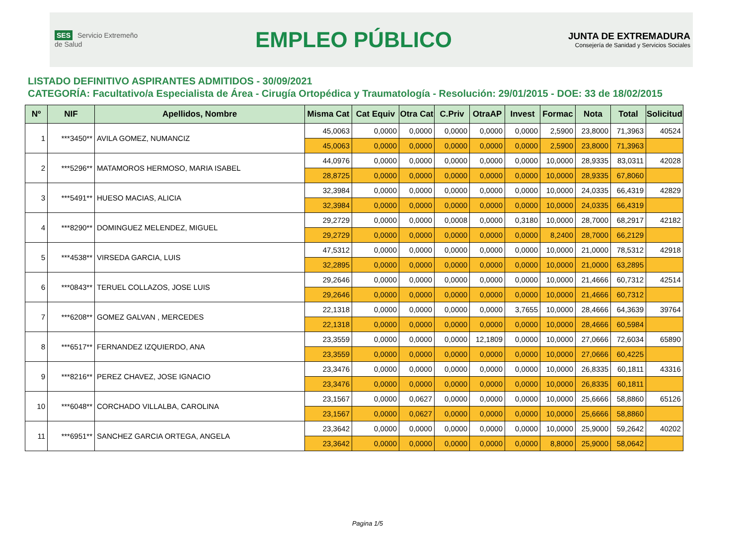SES Servicio Extremeño de Salud
EMPLEO PÚBLICO
JUNTA DE EXTREMADURA
Consejería de Sanidad y Servicios Sociales
LISTADO DEFINITIVO ASPIRANTES ADMITIDOS - 30/09/2021
CATEGORÍA: Facultativo/a Especialista de Área - Cirugía Ortopédica y Traumatología - Resolución: 29/01/2015 - DOE: 33 de 18/02/2015
| Nº | NIF | Apellidos, Nombre | Misma Cat | Cat Equiv | Otra Cat | C.Priv | OtraAP | Invest | Formac | Nota | Total | Solicitud |
| --- | --- | --- | --- | --- | --- | --- | --- | --- | --- | --- | --- | --- |
| 1 | ***3450** | AVILA GOMEZ, NUMANCIZ | 45,0063 | 0,0000 | 0,0000 | 0,0000 | 0,0000 | 0,0000 | 2,5900 | 23,8000 | 71,3963 | 40524 |
| | | | 45,0063 | 0,0000 | 0,0000 | 0,0000 | 0,0000 | 0,0000 | 2,5900 | 23,8000 | 71,3963 | |
| 2 | ***5296** | MATAMOROS HERMOSO, MARIA ISABEL | 44,0976 | 0,0000 | 0,0000 | 0,0000 | 0,0000 | 0,0000 | 10,0000 | 28,9335 | 83,0311 | 42028 |
| | | | 28,8725 | 0,0000 | 0,0000 | 0,0000 | 0,0000 | 0,0000 | 10,0000 | 28,9335 | 67,8060 | |
| 3 | ***5491** | HUESO MACIAS, ALICIA | 32,3984 | 0,0000 | 0,0000 | 0,0000 | 0,0000 | 0,0000 | 10,0000 | 24,0335 | 66,4319 | 42829 |
| | | | 32,3984 | 0,0000 | 0,0000 | 0,0000 | 0,0000 | 0,0000 | 10,0000 | 24,0335 | 66,4319 | |
| 4 | ***8290** | DOMINGUEZ MELENDEZ, MIGUEL | 29,2729 | 0,0000 | 0,0000 | 0,0008 | 0,0000 | 0,3180 | 10,0000 | 28,7000 | 68,2917 | 42182 |
| | | | 29,2729 | 0,0000 | 0,0000 | 0,0000 | 0,0000 | 0,0000 | 8,2400 | 28,7000 | 66,2129 | |
| 5 | ***4538** | VIRSEDA GARCIA, LUIS | 47,5312 | 0,0000 | 0,0000 | 0,0000 | 0,0000 | 0,0000 | 10,0000 | 21,0000 | 78,5312 | 42918 |
| | | | 32,2895 | 0,0000 | 0,0000 | 0,0000 | 0,0000 | 0,0000 | 10,0000 | 21,0000 | 63,2895 | |
| 6 | ***0843** | TERUEL COLLAZOS, JOSE LUIS | 29,2646 | 0,0000 | 0,0000 | 0,0000 | 0,0000 | 0,0000 | 10,0000 | 21,4666 | 60,7312 | 42514 |
| | | | 29,2646 | 0,0000 | 0,0000 | 0,0000 | 0,0000 | 0,0000 | 10,0000 | 21,4666 | 60,7312 | |
| 7 | ***6208** | GOMEZ GALVAN , MERCEDES | 22,1318 | 0,0000 | 0,0000 | 0,0000 | 0,0000 | 3,7655 | 10,0000 | 28,4666 | 64,3639 | 39764 |
| | | | 22,1318 | 0,0000 | 0,0000 | 0,0000 | 0,0000 | 0,0000 | 10,0000 | 28,4666 | 60,5984 | |
| 8 | ***6517** | FERNANDEZ IZQUIERDO, ANA | 23,3559 | 0,0000 | 0,0000 | 0,0000 | 12,1809 | 0,0000 | 10,0000 | 27,0666 | 72,6034 | 65890 |
| | | | 23,3559 | 0,0000 | 0,0000 | 0,0000 | 0,0000 | 0,0000 | 10,0000 | 27,0666 | 60,4225 | |
| 9 | ***8216** | PEREZ CHAVEZ, JOSE IGNACIO | 23,3476 | 0,0000 | 0,0000 | 0,0000 | 0,0000 | 0,0000 | 10,0000 | 26,8335 | 60,1811 | 43316 |
| | | | 23,3476 | 0,0000 | 0,0000 | 0,0000 | 0,0000 | 0,0000 | 10,0000 | 26,8335 | 60,1811 | |
| 10 | ***6048** | CORCHADO VILLALBA, CAROLINA | 23,1567 | 0,0000 | 0,0627 | 0,0000 | 0,0000 | 0,0000 | 10,0000 | 25,6666 | 58,8860 | 65126 |
| | | | 23,1567 | 0,0000 | 0,0627 | 0,0000 | 0,0000 | 0,0000 | 10,0000 | 25,6666 | 58,8860 | |
| 11 | ***6951** | SANCHEZ GARCIA ORTEGA, ANGELA | 23,3642 | 0,0000 | 0,0000 | 0,0000 | 0,0000 | 0,0000 | 10,0000 | 25,9000 | 59,2642 | 40202 |
| | | | 23,3642 | 0,0000 | 0,0000 | 0,0000 | 0,0000 | 0,0000 | 8,8000 | 25,9000 | 58,0642 | |
Pagina 1/5